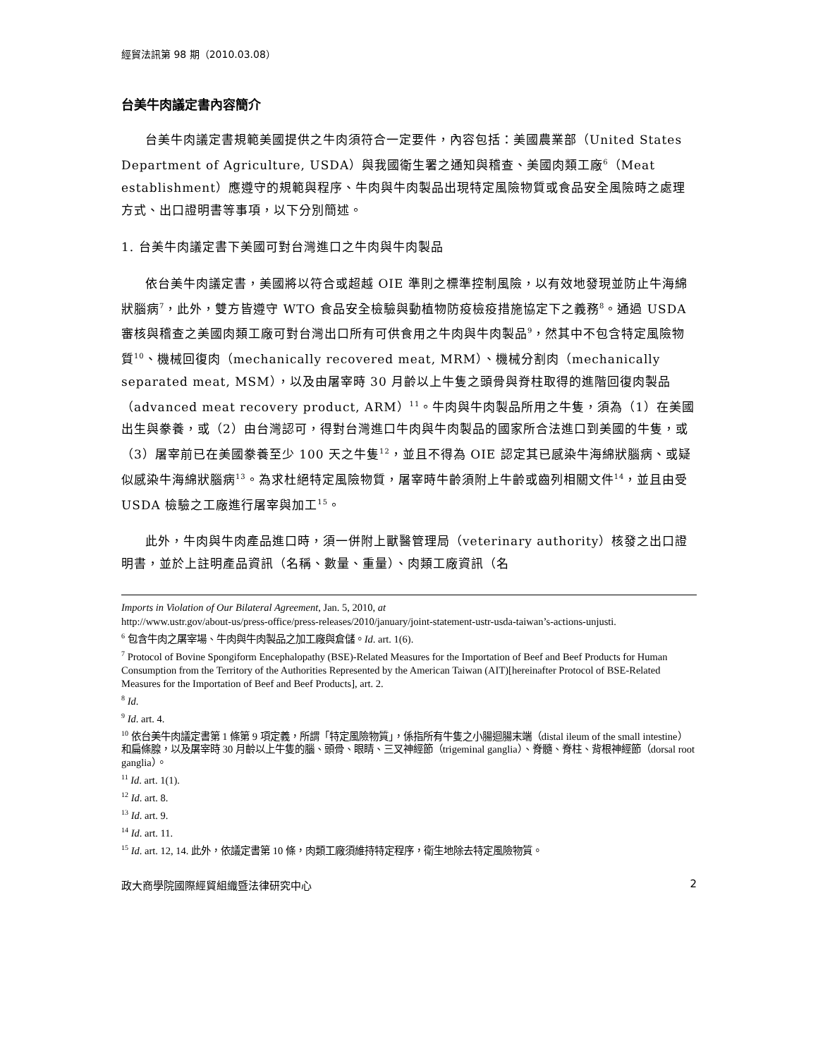經貿法訊第 98 期（2010.03.08）
台美牛肉議定書內容簡介
台美牛肉議定書規範美國提供之牛肉須符合一定要件，內容包括：美國農業部（United States Department of Agriculture, USDA）與我國衛生署之通知與稽查、美國肉類工廠<sup>6</sup>（Meat establishment）應遵守的規範與程序、牛肉與牛肉製品出現特定風險物質或食品安全風險時之處理方式、出口證明書等事項，以下分別簡述。
1. 台美牛肉議定書下美國可對台灣進口之牛肉與牛肉製品
依台美牛肉議定書，美國將以符合或超越 OIE 準則之標準控制風險，以有效地發現並防止牛海綿狀腦病<sup>7</sup>，此外，雙方皆遵守 WTO 食品安全檢驗與動植物防疫檢疫措施協定下之義務<sup>8</sup>。通過 USDA 審核與稽查之美國肉類工廠可對台灣出口所有可供食用之牛肉與牛肉製品<sup>9</sup>，然其中不包含特定風險物質<sup>10</sup>、機械回復肉（mechanically recovered meat, MRM）、機械分割肉（mechanically separated meat, MSM），以及由屠宰時 30 月齡以上牛隻之頭骨與脊柱取得的進階回復肉製品（advanced meat recovery product, ARM）<sup>11</sup>。牛肉與牛肉製品所用之牛隻，須為（1）在美國出生與豢養，或（2）由台灣認可，得對台灣進口牛肉與牛肉製品的國家所合法進口到美國的牛隻，或（3）屠宰前已在美國豢養至少 100 天之牛隻<sup>12</sup>，並且不得為 OIE 認定其已感染牛海綿狀腦病、或疑似感染牛海綿狀腦病<sup>13</sup>。為求杜絕特定風險物質，屠宰時牛齡須附上牛齡或齒列相關文件<sup>14</sup>，並且由受 USDA 檢驗之工廠進行屠宰與加工<sup>15</sup>。
此外，牛肉與牛肉產品進口時，須一併附上獸醫管理局（veterinary authority）核發之出口證明書，並於上註明產品資訊（名稱、數量、重量）、肉類工廠資訊（名
Imports in Violation of Our Bilateral Agreement, Jan. 5, 2010, at
http://www.ustr.gov/about-us/press-office/press-releases/2010/january/joint-statement-ustr-usda-taiwan’s-actions-unjusti.
<sup>6</sup> 包含牛肉之屠宰場、牛肉與牛肉製品之加工廠與倉儲。Id. art. 1(6).
<sup>7</sup> Protocol of Bovine Spongiform Encephalopathy (BSE)-Related Measures for the Importation of Beef and Beef Products for Human Consumption from the Territory of the Authorities Represented by the American Taiwan (AIT)[hereinafter Protocol of BSE-Related Measures for the Importation of Beef and Beef Products], art. 2.
<sup>8</sup> Id.
<sup>9</sup> Id. art. 4.
<sup>10</sup> 依台美牛肉議定書第 1 條第 9 項定義，所謂「特定風險物質」，係指所有牛隻之小腸迴腸末端（distal ileum of the small intestine）和扁條腺，以及屠宰時 30 月齡以上牛隻的腦、頭骨、眼睛、三叉神經節（trigeminal ganglia）、脊髓、脊柱、背根神經節（dorsal root ganglia）。
<sup>11</sup> Id. art. 1(1).
<sup>12</sup> Id. art. 8.
<sup>13</sup> Id. art. 9.
<sup>14</sup> Id. art. 11.
<sup>15</sup> Id. art. 12, 14. 此外，依議定書第 10 條，肉類工廠須維持特定程序，衛生地除去特定風險物質。
政大商學院國際經貿組織暨法律研究中心 2